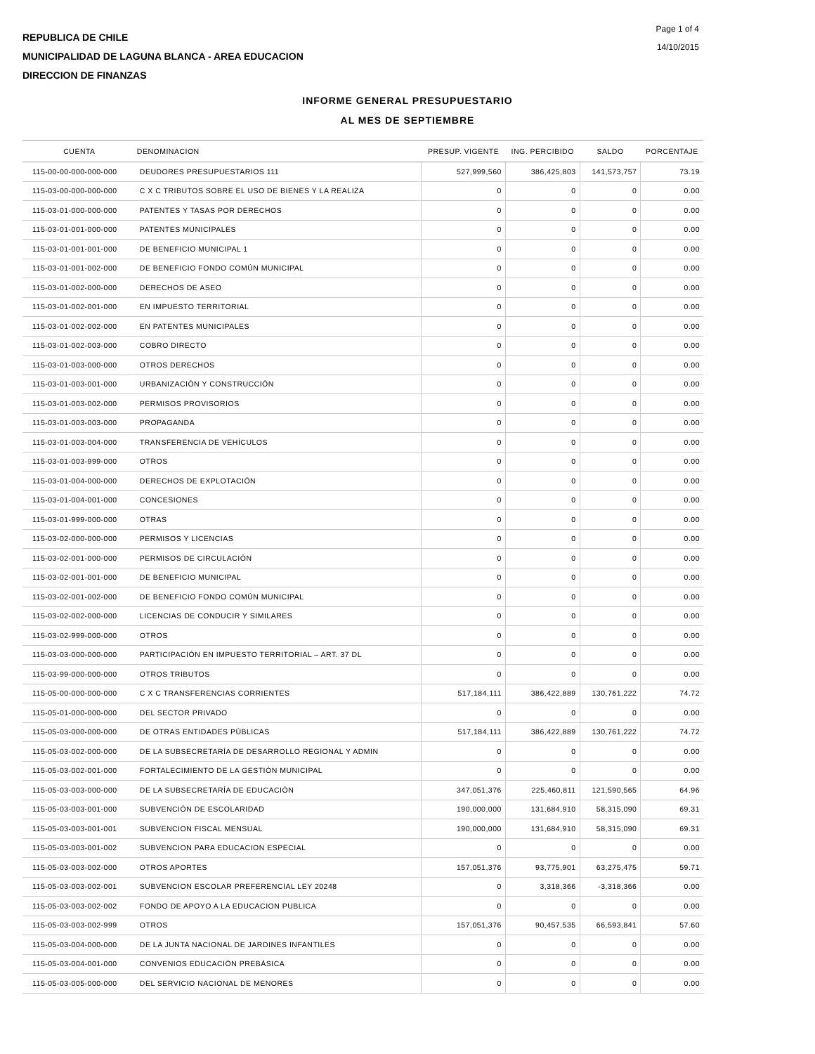REPUBLICA DE CHILE
MUNICIPALIDAD DE LAGUNA BLANCA - AREA EDUCACION
DIRECCION DE FINANZAS
Page 1 of 4
14/10/2015
INFORME GENERAL PRESUPUESTARIO
AL MES DE SEPTIEMBRE
| CUENTA | DENOMINACION | PRESUP. VIGENTE | ING. PERCIBIDO | SALDO | PORCENTAJE |
| --- | --- | --- | --- | --- | --- |
| 115-00-00-000-000-000 | DEUDORES PRESUPUESTARIOS 111 | 527,999,560 | 386,425,803 | 141,573,757 | 73.19 |
| 115-03-00-000-000-000 | C X C TRIBUTOS SOBRE EL USO DE BIENES Y LA REALIZA | 0 | 0 | 0 | 0.00 |
| 115-03-01-000-000-000 | PATENTES Y TASAS POR DERECHOS | 0 | 0 | 0 | 0.00 |
| 115-03-01-001-000-000 | PATENTES MUNICIPALES | 0 | 0 | 0 | 0.00 |
| 115-03-01-001-001-000 | DE BENEFICIO MUNICIPAL 1 | 0 | 0 | 0 | 0.00 |
| 115-03-01-001-002-000 | DE BENEFICIO FONDO COMÚN MUNICIPAL | 0 | 0 | 0 | 0.00 |
| 115-03-01-002-000-000 | DERECHOS DE ASEO | 0 | 0 | 0 | 0.00 |
| 115-03-01-002-001-000 | EN IMPUESTO TERRITORIAL | 0 | 0 | 0 | 0.00 |
| 115-03-01-002-002-000 | EN PATENTES MUNICIPALES | 0 | 0 | 0 | 0.00 |
| 115-03-01-002-003-000 | COBRO DIRECTO | 0 | 0 | 0 | 0.00 |
| 115-03-01-003-000-000 | OTROS DERECHOS | 0 | 0 | 0 | 0.00 |
| 115-03-01-003-001-000 | URBANIZACIÓN Y CONSTRUCCIÓN | 0 | 0 | 0 | 0.00 |
| 115-03-01-003-002-000 | PERMISOS PROVISORIOS | 0 | 0 | 0 | 0.00 |
| 115-03-01-003-003-000 | PROPAGANDA | 0 | 0 | 0 | 0.00 |
| 115-03-01-003-004-000 | TRANSFERENCIA DE VEHÍCULOS | 0 | 0 | 0 | 0.00 |
| 115-03-01-003-999-000 | OTROS | 0 | 0 | 0 | 0.00 |
| 115-03-01-004-000-000 | DERECHOS DE EXPLOTACIÓN | 0 | 0 | 0 | 0.00 |
| 115-03-01-004-001-000 | CONCESIONES | 0 | 0 | 0 | 0.00 |
| 115-03-01-999-000-000 | OTRAS | 0 | 0 | 0 | 0.00 |
| 115-03-02-000-000-000 | PERMISOS Y LICENCIAS | 0 | 0 | 0 | 0.00 |
| 115-03-02-001-000-000 | PERMISOS DE CIRCULACIÓN | 0 | 0 | 0 | 0.00 |
| 115-03-02-001-001-000 | DE BENEFICIO MUNICIPAL | 0 | 0 | 0 | 0.00 |
| 115-03-02-001-002-000 | DE BENEFICIO FONDO COMÚN MUNICIPAL | 0 | 0 | 0 | 0.00 |
| 115-03-02-002-000-000 | LICENCIAS DE CONDUCIR Y SIMILARES | 0 | 0 | 0 | 0.00 |
| 115-03-02-999-000-000 | OTROS | 0 | 0 | 0 | 0.00 |
| 115-03-03-000-000-000 | PARTICIPACIÓN EN IMPUESTO TERRITORIAL – ART. 37 DL | 0 | 0 | 0 | 0.00 |
| 115-03-99-000-000-000 | OTROS TRIBUTOS | 0 | 0 | 0 | 0.00 |
| 115-05-00-000-000-000 | C X C TRANSFERENCIAS CORRIENTES | 517,184,111 | 386,422,889 | 130,761,222 | 74.72 |
| 115-05-01-000-000-000 | DEL SECTOR PRIVADO | 0 | 0 | 0 | 0.00 |
| 115-05-03-000-000-000 | DE OTRAS ENTIDADES PÚBLICAS | 517,184,111 | 386,422,889 | 130,761,222 | 74.72 |
| 115-05-03-002-000-000 | DE LA SUBSECRETARÍA DE DESARROLLO REGIONAL Y ADMIN | 0 | 0 | 0 | 0.00 |
| 115-05-03-002-001-000 | FORTALECIMIENTO DE LA GESTIÓN MUNICIPAL | 0 | 0 | 0 | 0.00 |
| 115-05-03-003-000-000 | DE LA SUBSECRETARÍA DE EDUCACIÓN | 347,051,376 | 225,460,811 | 121,590,565 | 64.96 |
| 115-05-03-003-001-000 | SUBVENCIÓN DE ESCOLARIDAD | 190,000,000 | 131,684,910 | 58,315,090 | 69.31 |
| 115-05-03-003-001-001 | SUBVENCION FISCAL MENSUAL | 190,000,000 | 131,684,910 | 58,315,090 | 69.31 |
| 115-05-03-003-001-002 | SUBVENCION PARA EDUCACION ESPECIAL | 0 | 0 | 0 | 0.00 |
| 115-05-03-003-002-000 | OTROS APORTES | 157,051,376 | 93,775,901 | 63,275,475 | 59.71 |
| 115-05-03-003-002-001 | SUBVENCION ESCOLAR PREFERENCIAL LEY 20248 | 0 | 3,318,366 | -3,318,366 | 0.00 |
| 115-05-03-003-002-002 | FONDO DE APOYO A LA EDUCACION PUBLICA | 0 | 0 | 0 | 0.00 |
| 115-05-03-003-002-999 | OTROS | 157,051,376 | 90,457,535 | 66,593,841 | 57.60 |
| 115-05-03-004-000-000 | DE LA JUNTA NACIONAL DE JARDINES INFANTILES | 0 | 0 | 0 | 0.00 |
| 115-05-03-004-001-000 | CONVENIOS EDUCACIÓN PREBÁSICA | 0 | 0 | 0 | 0.00 |
| 115-05-03-005-000-000 | DEL SERVICIO NACIONAL DE MENORES | 0 | 0 | 0 | 0.00 |